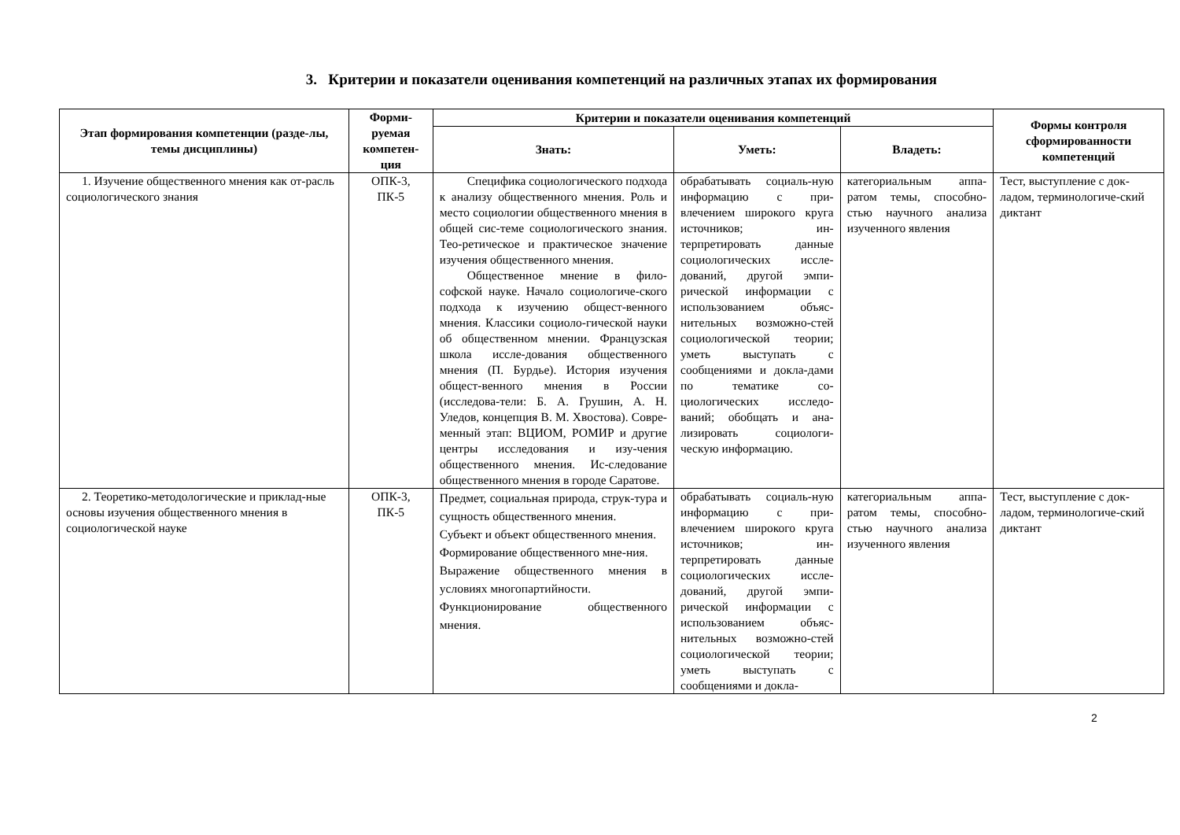3. Критерии и показатели оценивания компетенций на различных этапах их формирования
| Этап формирования компетенции (разде-лы, темы дисциплины) | Форми-руемая компетен-ция | Критерии и показатели оценивания компетенций | | | Формы контроля сформированности компетенций |
| --- | --- | --- | --- | --- | --- |
| | | Знать: | Уметь: | Владеть: | |
| 1. Изучение общественного мнения как от-расль социологического знания | ОПК-3, ПК-5 | Специфика социологического подхода к анализу общественного мнения. Роль и место социологии общественного мнения в общей сис-теме социологического знания. Тео-ретическое и практическое значение изучения общественного мнения. Общественное мнение в фило-софской науке. Начало социологиче-ского подхода к изучению общест-венного мнения. Классики социоло-гической науки об общественном мнении. Французская школа иссле-дования общественного мнения (П. Бурдье). История изучения общест-венного мнения в России (исследова-тели: Б. А. Грушин, А. Н. Уледов, концепция В. М. Хвостова). Совре-менный этап: ВЦИОМ, РОМИР и другие центры исследования и изу-чения общественного мнения. Ис-следование общественного мнения в городе Саратове. | обрабатывать социаль-ную информацию с при-влечением широкого круга источников; ин-терпретировать данные социологических иссле-дований, другой эмпи-рической информации с использованием объяс-нительных возможно-стей социологической теории; уметь выступать с сообщениями и докла-дами по тематике со-циологических исследо-ваний; обобщать и ана-лизировать социологи-ческую информацию. | категориальным аппа-ратом темы, способно-стью научного анализа изученного явления | Тест, выступление с док-ладом, терминологиче-ский диктант |
| 2. Теоретико-методологические и приклад-ные основы изучения общественного мнения в социологической науке | ОПК-3, ПК-5 | Предмет, социальная природа, струк-тура и сущность общественного мнения. Субъект и объект общественного мнения. Формирование общественного мне-ния. Выражение общественного мнения в условиях многопартийности. Функционирование общественного мнения. | обрабатывать социаль-ную информацию с при-влечением широкого круга источников; ин-терпретировать данные социологических иссле-дований, другой эмпи-рической информации с использованием объяс-нительных возможно-стей социологической теории; уметь выступать с сообщениями и докла- | категориальным аппа-ратом темы, способно-стью научного анализа изученного явления | Тест, выступление с док-ладом, терминологиче-ский диктант |
2